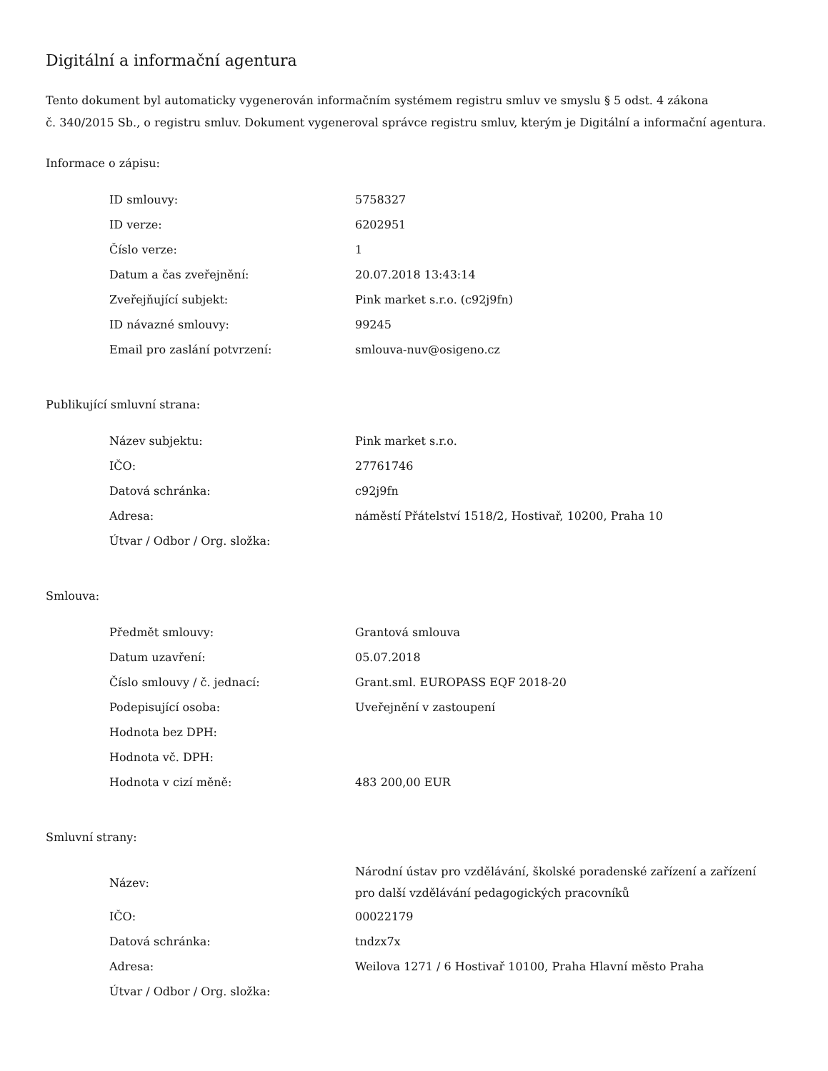Digitální a informační agentura
Tento dokument byl automaticky vygenerován informačním systémem registru smluv ve smyslu § 5 odst. 4 zákona
č. 340/2015 Sb., o registru smluv. Dokument vygeneroval správce registru smluv, kterým je Digitální a informační agentura.
Informace o zápisu:
| ID smlouvy: | 5758327 |
| ID verze: | 6202951 |
| Číslo verze: | 1 |
| Datum a čas zveřejnění: | 20.07.2018 13:43:14 |
| Zveřejňující subjekt: | Pink market s.r.o. (c92j9fn) |
| ID návazné smlouvy: | 99245 |
| Email pro zaslání potvrzení: | smlouva-nuv@osigeno.cz |
Publikující smluvní strana:
| Název subjektu: | Pink market s.r.o. |
| IČO: | 27761746 |
| Datová schránka: | c92j9fn |
| Adresa: | náměstí Přátelství 1518/2, Hostivař, 10200, Praha 10 |
| Útvar / Odbor / Org. složka: | |
Smlouva:
| Předmět smlouvy: | Grantová smlouva |
| Datum uzavření: | 05.07.2018 |
| Číslo smlouvy / č. jednací: | Grant.sml. EUROPASS EQF 2018-20 |
| Podepisující osoba: | Uveřejnění v zastoupení |
| Hodnota bez DPH: | |
| Hodnota vč. DPH: | |
| Hodnota v cizí měně: | 483 200,00 EUR |
Smluvní strany:
| Název: | Národní ústav pro vzdělávání, školské poradenské zařízení a zařízení pro další vzdělávání pedagogických pracovníků |
| IČO: | 00022179 |
| Datová schránka: | tndzx7x |
| Adresa: | Weilova 1271 / 6 Hostivař 10100, Praha Hlavní město Praha |
| Útvar / Odbor / Org. složka: | |